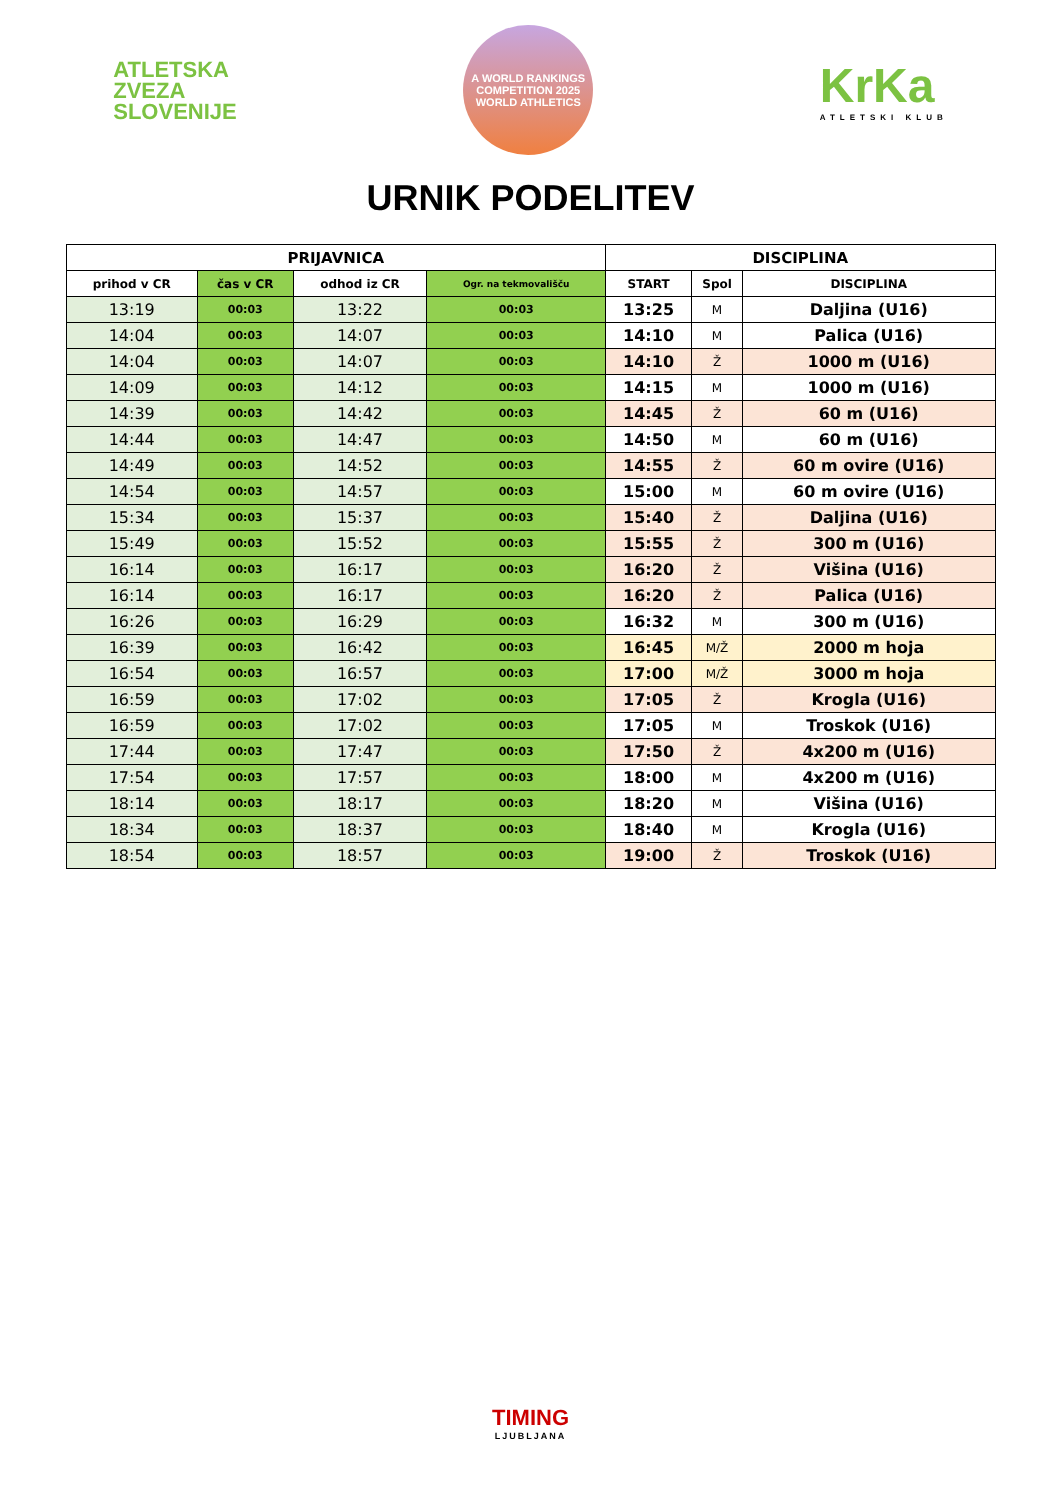ATLETSKA
ZVEZA
SLOVENIJE
A WORLD RANKINGS COMPETITION 2025
WORLD ATHLETICS
KrKa
ATLETSKI KLUB
URNIK PODELITEV
| PRIJAVNICA | | | | DISCIPLINA | | |
| --- | --- | --- | --- | --- | --- | --- |
| prihod v CR | čas v CR | odhod iz CR | Ogr. na tekmovališču | START | Spol | DISCIPLINA |
| 13:19 | 00:03 | 13:22 | 00:03 | 13:25 | M | Daljina (U16) |
| 14:04 | 00:03 | 14:07 | 00:03 | 14:10 | M | Palica (U16) |
| 14:04 | 00:03 | 14:07 | 00:03 | 14:10 | Ž | 1000 m (U16) |
| 14:09 | 00:03 | 14:12 | 00:03 | 14:15 | M | 1000 m (U16) |
| 14:39 | 00:03 | 14:42 | 00:03 | 14:45 | Ž | 60 m (U16) |
| 14:44 | 00:03 | 14:47 | 00:03 | 14:50 | M | 60 m (U16) |
| 14:49 | 00:03 | 14:52 | 00:03 | 14:55 | Ž | 60 m ovire (U16) |
| 14:54 | 00:03 | 14:57 | 00:03 | 15:00 | M | 60 m ovire (U16) |
| 15:34 | 00:03 | 15:37 | 00:03 | 15:40 | Ž | Daljina (U16) |
| 15:49 | 00:03 | 15:52 | 00:03 | 15:55 | Ž | 300 m (U16) |
| 16:14 | 00:03 | 16:17 | 00:03 | 16:20 | Ž | Višina (U16) |
| 16:14 | 00:03 | 16:17 | 00:03 | 16:20 | Ž | Palica (U16) |
| 16:26 | 00:03 | 16:29 | 00:03 | 16:32 | M | 300 m (U16) |
| 16:39 | 00:03 | 16:42 | 00:03 | 16:45 | M/Ž | 2000 m hoja |
| 16:54 | 00:03 | 16:57 | 00:03 | 17:00 | M/Ž | 3000 m hoja |
| 16:59 | 00:03 | 17:02 | 00:03 | 17:05 | Ž | Krogla (U16) |
| 16:59 | 00:03 | 17:02 | 00:03 | 17:05 | M | Troskok (U16) |
| 17:44 | 00:03 | 17:47 | 00:03 | 17:50 | Ž | 4x200 m (U16) |
| 17:54 | 00:03 | 17:57 | 00:03 | 18:00 | M | 4x200 m (U16) |
| 18:14 | 00:03 | 18:17 | 00:03 | 18:20 | M | Višina (U16) |
| 18:34 | 00:03 | 18:37 | 00:03 | 18:40 | M | Krogla (U16) |
| 18:54 | 00:03 | 18:57 | 00:03 | 19:00 | Ž | Troskok (U16) |
TIMING
LJUBLJANA